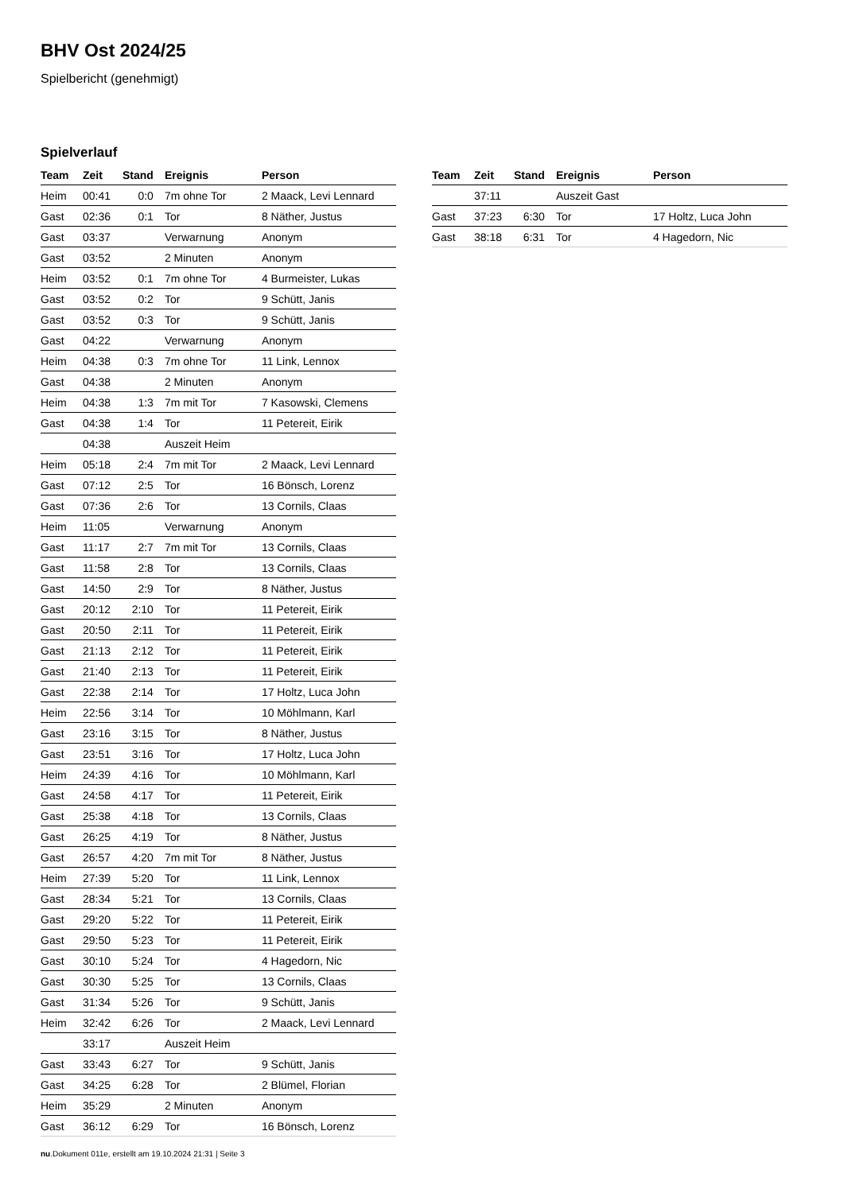BHV Ost 2024/25
Spielbericht (genehmigt)
Spielverlauf
| Team | Zeit | Stand | Ereignis | Person |
| --- | --- | --- | --- | --- |
| Heim | 00:41 | 0:0 | 7m ohne Tor | 2 Maack, Levi Lennard |
| Gast | 02:36 | 0:1 | Tor | 8 Näther, Justus |
| Gast | 03:37 | | Verwarnung | Anonym |
| Gast | 03:52 | | 2 Minuten | Anonym |
| Heim | 03:52 | 0:1 | 7m ohne Tor | 4 Burmeister, Lukas |
| Gast | 03:52 | 0:2 | Tor | 9 Schütt, Janis |
| Gast | 03:52 | 0:3 | Tor | 9 Schütt, Janis |
| Gast | 04:22 | | Verwarnung | Anonym |
| Heim | 04:38 | 0:3 | 7m ohne Tor | 11 Link, Lennox |
| Gast | 04:38 | | 2 Minuten | Anonym |
| Heim | 04:38 | 1:3 | 7m mit Tor | 7 Kasowski, Clemens |
| Gast | 04:38 | 1:4 | Tor | 11 Petereit, Eirik |
| | 04:38 | | Auszeit Heim | |
| Heim | 05:18 | 2:4 | 7m mit Tor | 2 Maack, Levi Lennard |
| Gast | 07:12 | 2:5 | Tor | 16 Bönsch, Lorenz |
| Gast | 07:36 | 2:6 | Tor | 13 Cornils, Claas |
| Heim | 11:05 | | Verwarnung | Anonym |
| Gast | 11:17 | 2:7 | 7m mit Tor | 13 Cornils, Claas |
| Gast | 11:58 | 2:8 | Tor | 13 Cornils, Claas |
| Gast | 14:50 | 2:9 | Tor | 8 Näther, Justus |
| Gast | 20:12 | 2:10 | Tor | 11 Petereit, Eirik |
| Gast | 20:50 | 2:11 | Tor | 11 Petereit, Eirik |
| Gast | 21:13 | 2:12 | Tor | 11 Petereit, Eirik |
| Gast | 21:40 | 2:13 | Tor | 11 Petereit, Eirik |
| Gast | 22:38 | 2:14 | Tor | 17 Holtz, Luca John |
| Heim | 22:56 | 3:14 | Tor | 10 Möhlmann, Karl |
| Gast | 23:16 | 3:15 | Tor | 8 Näther, Justus |
| Gast | 23:51 | 3:16 | Tor | 17 Holtz, Luca John |
| Heim | 24:39 | 4:16 | Tor | 10 Möhlmann, Karl |
| Gast | 24:58 | 4:17 | Tor | 11 Petereit, Eirik |
| Gast | 25:38 | 4:18 | Tor | 13 Cornils, Claas |
| Gast | 26:25 | 4:19 | Tor | 8 Näther, Justus |
| Gast | 26:57 | 4:20 | 7m mit Tor | 8 Näther, Justus |
| Heim | 27:39 | 5:20 | Tor | 11 Link, Lennox |
| Gast | 28:34 | 5:21 | Tor | 13 Cornils, Claas |
| Gast | 29:20 | 5:22 | Tor | 11 Petereit, Eirik |
| Gast | 29:50 | 5:23 | Tor | 11 Petereit, Eirik |
| Gast | 30:10 | 5:24 | Tor | 4 Hagedorn, Nic |
| Gast | 30:30 | 5:25 | Tor | 13 Cornils, Claas |
| Gast | 31:34 | 5:26 | Tor | 9 Schütt, Janis |
| Heim | 32:42 | 6:26 | Tor | 2 Maack, Levi Lennard |
| | 33:17 | | Auszeit Heim | |
| Gast | 33:43 | 6:27 | Tor | 9 Schütt, Janis |
| Gast | 34:25 | 6:28 | Tor | 2 Blümel, Florian |
| Heim | 35:29 | | 2 Minuten | Anonym |
| Gast | 36:12 | 6:29 | Tor | 16 Bönsch, Lorenz |
| Team | Zeit | Stand | Ereignis | Person |
| --- | --- | --- | --- | --- |
| | 37:11 | | Auszeit Gast | |
| Gast | 37:23 | 6:30 | Tor | 17 Holtz, Luca John |
| Gast | 38:18 | 6:31 | Tor | 4 Hagedorn, Nic |
nu.Dokument 011e, erstellt am 19.10.2024 21:31 | Seite 3